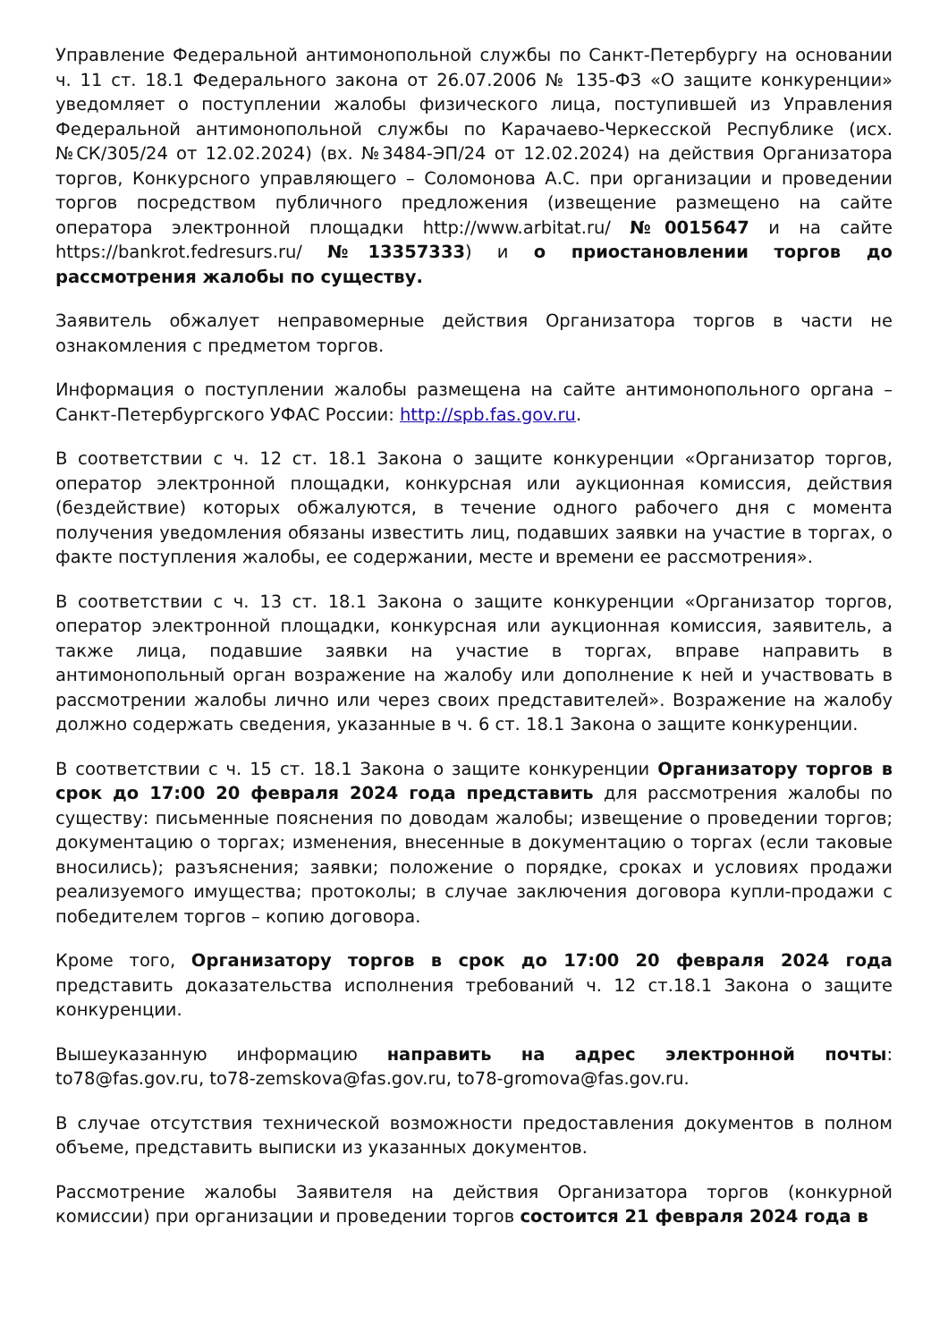Управление Федеральной антимонопольной службы по Санкт-Петербургу на основании ч. 11 ст. 18.1 Федерального закона от 26.07.2006 № 135-ФЗ «О защите конкуренции» уведомляет о поступлении жалобы физического лица, поступившей из Управления Федеральной антимонопольной службы по Карачаево-Черкесской Республике (исх. №СК/305/24 от 12.02.2024) (вх. №3484-ЭП/24 от 12.02.2024) на действия Организатора торгов, Конкурсного управляющего – Соломонова А.С. при организации и проведении торгов посредством публичного предложения (извещение размещено на сайте оператора электронной площадки http://www.arbitat.ru/ №0015647 и на сайте https://bankrot.fedresurs.ru/ №13357333) и о приостановлении торгов до рассмотрения жалобы по существу.
Заявитель обжалует неправомерные действия Организатора торгов в части не ознакомления с предметом торгов.
Информация о поступлении жалобы размещена на сайте антимонопольного органа – Санкт-Петербургского УФАС России: http://spb.fas.gov.ru.
В соответствии с ч. 12 ст. 18.1 Закона о защите конкуренции «Организатор торгов, оператор электронной площадки, конкурсная или аукционная комиссия, действия (бездействие) которых обжалуются, в течение одного рабочего дня с момента получения уведомления обязаны известить лиц, подавших заявки на участие в торгах, о факте поступления жалобы, ее содержании, месте и времени ее рассмотрения».
В соответствии с ч. 13 ст. 18.1 Закона о защите конкуренции «Организатор торгов, оператор электронной площадки, конкурсная или аукционная комиссия, заявитель, а также лица, подавшие заявки на участие в торгах, вправе направить в антимонопольный орган возражение на жалобу или дополнение к ней и участвовать в рассмотрении жалобы лично или через своих представителей». Возражение на жалобу должно содержать сведения, указанные в ч. 6 ст. 18.1 Закона о защите конкуренции.
В соответствии с ч. 15 ст. 18.1 Закона о защите конкуренции Организатору торгов в срок до 17:00 20 февраля 2024 года представить для рассмотрения жалобы по существу: письменные пояснения по доводам жалобы; извещение о проведении торгов; документацию о торгах; изменения, внесенные в документацию о торгах (если таковые вносились); разъяснения; заявки; положение о порядке, сроках и условиях продажи реализуемого имущества; протоколы; в случае заключения договора купли-продажи с победителем торгов – копию договора.
Кроме того, Организатору торгов в срок до 17:00 20 февраля 2024 года представить доказательства исполнения требований ч. 12 ст.18.1 Закона о защите конкуренции.
Вышеуказанную информацию направить на адрес электронной почты: to78@fas.gov.ru, to78-zemskova@fas.gov.ru, to78-gromova@fas.gov.ru.
В случае отсутствия технической возможности предоставления документов в полном объеме, представить выписки из указанных документов.
Рассмотрение жалобы Заявителя на действия Организатора торгов (конкурной комиссии) при организации и проведении торгов состоится 21 февраля 2024 года в